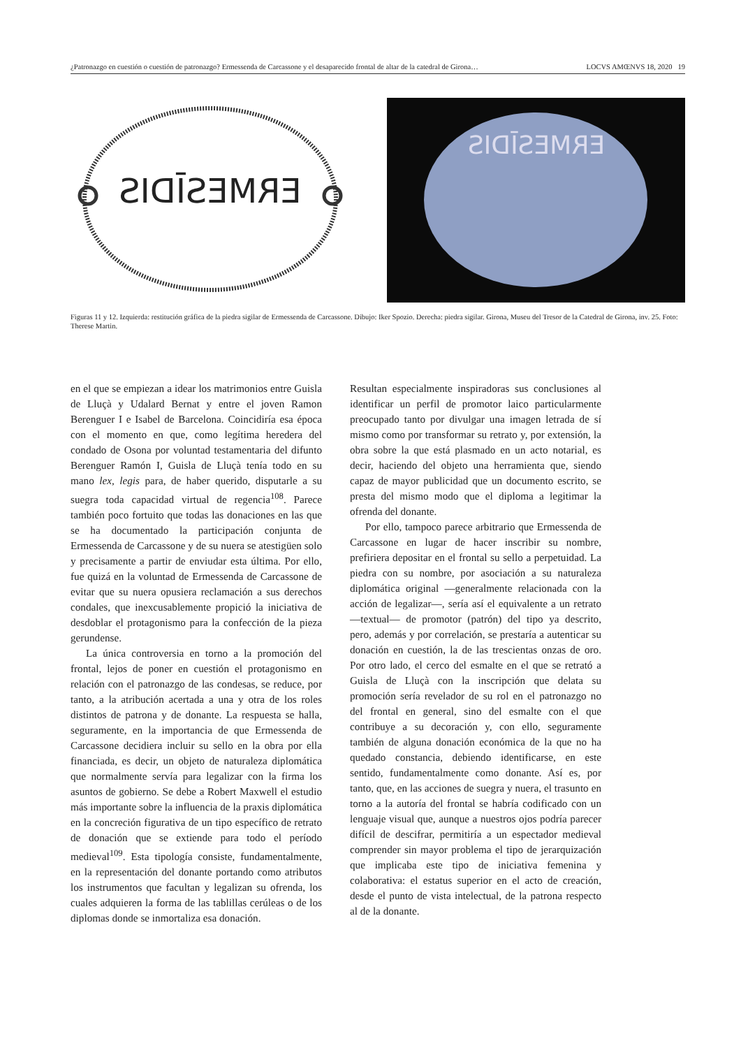¿Patronazgo en cuestión o cuestión de patronazgo? Ermessenda de Carcassone y el desaparecido frontal de altar de la catedral de Girona… LOCVS AMŒNVS 18, 2020 19
ERMESĪDIS
ERMESĪDIS
Figuras 11 y 12. Izquierda: restitución gráfica de la piedra sigilar de Ermessenda de Carcassone. Dibujo: Iker Spozio. Derecha: piedra sigilar. Girona, Museu del Tresor de la Catedral de Girona, inv. 25. Foto: Therese Martin.
en el que se empiezan a idear los matrimonios entre Guisla de Lluçà y Udalard Bernat y entre el joven Ramon Berenguer I e Isabel de Barcelona. Coincidiría esa época con el momento en que, como legítima heredera del condado de Osona por voluntad testamentaria del difunto Berenguer Ramón I, Guisla de Lluçà tenía todo en su mano lex, legis para, de haber querido, disputarle a su suegra toda capacidad virtual de regencia<sup>108</sup>. Parece también poco fortuito que todas las donaciones en las que se ha documentado la participación conjunta de Ermessenda de Carcassone y de su nuera se atestigüen solo y precisamente a partir de enviudar esta última. Por ello, fue quizá en la voluntad de Ermessenda de Carcassone de evitar que su nuera opusiera reclamación a sus derechos condales, que inexcusablemente propició la iniciativa de desdoblar el protagonismo para la confección de la pieza gerundense.
La única controversia en torno a la promoción del frontal, lejos de poner en cuestión el protagonismo en relación con el patronazgo de las condesas, se reduce, por tanto, a la atribución acertada a una y otra de los roles distintos de patrona y de donante. La respuesta se halla, seguramente, en la importancia de que Ermessenda de Carcassone decidiera incluir su sello en la obra por ella financiada, es decir, un objeto de naturaleza diplomática que normalmente servía para legalizar con la firma los asuntos de gobierno. Se debe a Robert Maxwell el estudio más importante sobre la influencia de la praxis diplomática en la concreción figurativa de un tipo específico de retrato de donación que se extiende para todo el período medieval<sup>109</sup>. Esta tipología consiste, fundamentalmente, en la representación del donante portando como atributos los instrumentos que facultan y legalizan su ofrenda, los cuales adquieren la forma de las tablillas cerúleas o de los diplomas donde se inmortaliza esa donación.
Resultan especialmente inspiradoras sus conclusiones al identificar un perfil de promotor laico particularmente preocupado tanto por divulgar una imagen letrada de sí mismo como por transformar su retrato y, por extensión, la obra sobre la que está plasmado en un acto notarial, es decir, haciendo del objeto una herramienta que, siendo capaz de mayor publicidad que un documento escrito, se presta del mismo modo que el diploma a legitimar la ofrenda del donante.
Por ello, tampoco parece arbitrario que Ermessenda de Carcassone en lugar de hacer inscribir su nombre, prefiriera depositar en el frontal su sello a perpetuidad. La piedra con su nombre, por asociación a su naturaleza diplomática original —generalmente relacionada con la acción de legalizar—, sería así el equivalente a un retrato —textual— de promotor (patrón) del tipo ya descrito, pero, además y por correlación, se prestaría a autenticar su donación en cuestión, la de las trescientas onzas de oro. Por otro lado, el cerco del esmalte en el que se retrató a Guisla de Lluçà con la inscripción que delata su promoción sería revelador de su rol en el patronazgo no del frontal en general, sino del esmalte con el que contribuye a su decoración y, con ello, seguramente también de alguna donación económica de la que no ha quedado constancia, debiendo identificarse, en este sentido, fundamentalmente como donante. Así es, por tanto, que, en las acciones de suegra y nuera, el trasunto en torno a la autoría del frontal se habría codificado con un lenguaje visual que, aunque a nuestros ojos podría parecer difícil de descifrar, permitiría a un espectador medieval comprender sin mayor problema el tipo de jerarquización que implicaba este tipo de iniciativa femenina y colaborativa: el estatus superior en el acto de creación, desde el punto de vista intelectual, de la patrona respecto al de la donante.